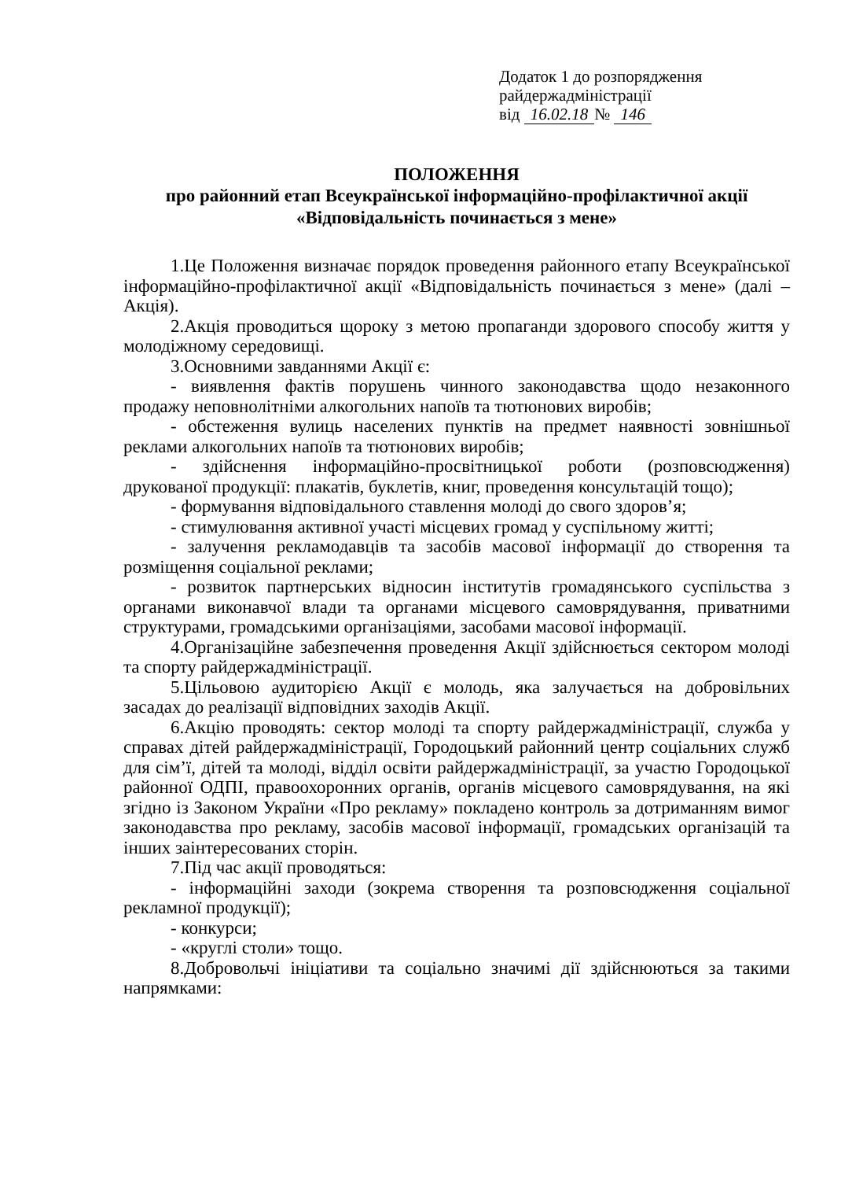Додаток 1 до розпорядження
райдержадміністрації
від 16.02.18 № 146
ПОЛОЖЕННЯ
про районний етап Всеукраїнської інформаційно-профілактичної акції
«Відповідальність починається з мене»
1.Це Положення визначає порядок проведення районного етапу Всеукраїнської інформаційно-профілактичної акції «Відповідальність починається з мене» (далі – Акція).
2.Акція проводиться щороку з метою пропаганди здорового способу життя у молодіжному середовищі.
3.Основними завданнями Акції є:
- виявлення фактів порушень чинного законодавства щодо незаконного продажу неповнолітніми алкогольних напоїв та тютюнових виробів;
- обстеження вулиць населених пунктів на предмет наявності зовнішньої реклами алкогольних напоїв та тютюнових виробів;
- здійснення інформаційно-просвітницької роботи (розповсюдження) друкованої продукції: плакатів, буклетів, книг, проведення консультацій тощо);
- формування відповідального ставлення молоді до свого здоров’я;
- стимулювання активної участі місцевих громад у суспільному житті;
- залучення рекламодавців та засобів масової інформації до створення та розміщення соціальної реклами;
- розвиток партнерських відносин інститутів громадянського суспільства з органами виконавчої влади та органами місцевого самоврядування, приватними структурами, громадськими організаціями, засобами масової інформації.
4.Організаційне забезпечення проведення Акції здійснюється сектором молоді та спорту райдержадміністрації.
5.Цільовою аудиторією Акції є молодь, яка залучається на добровільних засадах до реалізації відповідних заходів Акції.
6.Акцію проводять: сектор молоді та спорту райдержадміністрації, служба у справах дітей райдержадміністрації, Городоцький районний центр соціальних служб для сім’ї, дітей та молоді, відділ освіти райдержадміністрації, за участю Городоцької районної ОДПІ, правоохоронних органів, органів місцевого самоврядування, на які згідно із Законом України «Про рекламу» покладено контроль за дотриманням вимог законодавства про рекламу, засобів масової інформації, громадських організацій та інших заінтересованих сторін.
7.Під час акції проводяться:
- інформаційні заходи (зокрема створення та розповсюдження соціальної рекламної продукції);
- конкурси;
- «круглі столи» тощо.
8.Добровольчі ініціативи та соціально значимі дії здійснюються за такими напрямками: